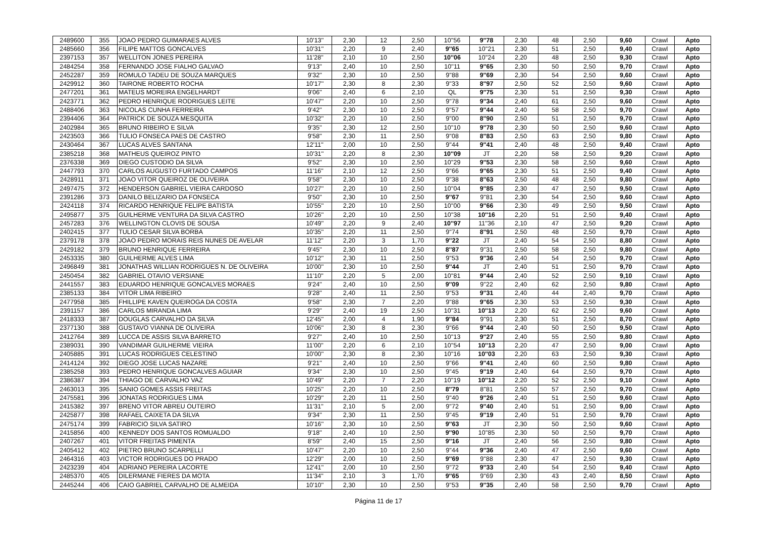| 2489600 | 355 | JOAO PEDRO GUIMARAES ALVES | 10'13'' | 2,30 | 12 | 2,50 | 10''56 | 9''78 | 2,30 | 48 | 2,50 | 9,60 | Crawl | Apto |
| 2485660 | 356 | FILIPE MATTOS GONCALVES | 10'31'' | 2,20 | 9 | 2,40 | 9''65 | 10''21 | 2,30 | 51 | 2,50 | 9,40 | Crawl | Apto |
| 2397153 | 357 | WELLITON JONES PEREIRA | 11'28'' | 2,10 | 10 | 2,50 | 10''06 | 10''24 | 2,20 | 48 | 2,50 | 9,30 | Crawl | Apto |
| 2484254 | 358 | FERNANDO JOSE FIALHO GALVAO | 9'13'' | 2,40 | 10 | 2,50 | 10''11 | 9''65 | 2,30 | 50 | 2,50 | 9,70 | Crawl | Apto |
| 2452287 | 359 | ROMULO TADEU DE SOUZA MARQUES | 9'32'' | 2,30 | 10 | 2,50 | 9''88 | 9''69 | 2,30 | 54 | 2,50 | 9,60 | Crawl | Apto |
| 2429912 | 360 | TAIRONE ROBERTO ROCHA | 10'17'' | 2,30 | 8 | 2,30 | 9''33 | 8''97 | 2,50 | 52 | 2,50 | 9,60 | Crawl | Apto |
| 2477201 | 361 | MATEUS MOREIRA ENGELHARDT | 9'06'' | 2,40 | 6 | 2,10 | QL | 9''75 | 2,30 | 51 | 2,50 | 9,30 | Crawl | Apto |
| 2423771 | 362 | PEDRO HENRIQUE RODRIGUES LEITE | 10'47'' | 2,20 | 10 | 2,50 | 9''78 | 9''34 | 2,40 | 61 | 2,50 | 9,60 | Crawl | Apto |
| 2488406 | 363 | NICOLAS CUNHA FERREIRA | 9'42'' | 2,30 | 10 | 2,50 | 9''57 | 9''44 | 2,40 | 58 | 2,50 | 9,70 | Crawl | Apto |
| 2394406 | 364 | PATRICK DE SOUZA MESQUITA | 10'32'' | 2,20 | 10 | 2,50 | 9''00 | 8''90 | 2,50 | 51 | 2,50 | 9,70 | Crawl | Apto |
| 2402984 | 365 | BRUNO RIBEIRO E SILVA | 9'35'' | 2,30 | 12 | 2,50 | 10''10 | 9''78 | 2,30 | 50 | 2,50 | 9,60 | Crawl | Apto |
| 2423503 | 366 | TULIO FONSECA PAES DE CASTRO | 9'58'' | 2,30 | 11 | 2,50 | 9''08 | 8''83 | 2,50 | 63 | 2,50 | 9,80 | Crawl | Apto |
| 2430464 | 367 | LUCAS ALVES SANTANA | 12'11'' | 2,00 | 10 | 2,50 | 9''44 | 9''41 | 2,40 | 48 | 2,50 | 9,40 | Crawl | Apto |
| 2385218 | 368 | MATHEUS QUEIROZ PINTO | 10'31'' | 2,20 | 8 | 2,30 | 10''09 | JT | 2,20 | 58 | 2,50 | 9,20 | Crawl | Apto |
| 2376338 | 369 | DIEGO CUSTODIO DA SILVA | 9'52'' | 2,30 | 10 | 2,50 | 10''29 | 9''53 | 2,30 | 58 | 2,50 | 9,60 | Crawl | Apto |
| 2447793 | 370 | CARLOS AUGUSTO FURTADO CAMPOS | 11'16'' | 2,10 | 12 | 2,50 | 9''66 | 9''65 | 2,30 | 51 | 2,50 | 9,40 | Crawl | Apto |
| 2428911 | 371 | JOAO VITOR QUEIROZ DE OLIVEIRA | 9'58'' | 2,30 | 10 | 2,50 | 9''38 | 8''63 | 2,50 | 48 | 2,50 | 9,80 | Crawl | Apto |
| 2497475 | 372 | HENDERSON GABRIEL VIEIRA CARDOSO | 10'27'' | 2,20 | 10 | 2,50 | 10''04 | 9''85 | 2,30 | 47 | 2,50 | 9,50 | Crawl | Apto |
| 2391286 | 373 | DANILO BELIZARIO DA FONSECA | 9'50'' | 2,30 | 10 | 2,50 | 9''67 | 9''81 | 2,30 | 54 | 2,50 | 9,60 | Crawl | Apto |
| 2424118 | 374 | RICARDO HENRIQUE FELIPE BATISTA | 10'55'' | 2,20 | 10 | 2,50 | 10''00 | 9''66 | 2,30 | 49 | 2,50 | 9,50 | Crawl | Apto |
| 2495877 | 375 | GUILHERME VENTURA DA SILVA CASTRO | 10'26'' | 2,20 | 10 | 2,50 | 10''38 | 10''16 | 2,20 | 51 | 2,50 | 9,40 | Crawl | Apto |
| 2457283 | 376 | WELLINGTON CLOVIS DE SOUSA | 10'49'' | 2,20 | 9 | 2,40 | 10''97 | 11''36 | 2,10 | 47 | 2,50 | 9,20 | Crawl | Apto |
| 2402415 | 377 | TULIO CESAR SILVA BORBA | 10'35'' | 2,20 | 11 | 2,50 | 9''74 | 8''91 | 2,50 | 48 | 2,50 | 9,70 | Crawl | Apto |
| 2379178 | 378 | JOAO PEDRO MORAIS REIS NUNES DE AVELAR | 11'12'' | 2,20 | 3 | 1,70 | 9''22 | JT | 2,40 | 54 | 2,50 | 8,80 | Crawl | Apto |
| 2429182 | 379 | BRUNO HENRIQUE FERREIRA | 9'45'' | 2,30 | 10 | 2,50 | 8''87 | 9''31 | 2,50 | 58 | 2,50 | 9,80 | Crawl | Apto |
| 2453335 | 380 | GUILHERME ALVES LIMA | 10'12'' | 2,30 | 11 | 2,50 | 9''53 | 9''36 | 2,40 | 54 | 2,50 | 9,70 | Crawl | Apto |
| 2496849 | 381 | JONATHAS WILLIAN RODRIGUES N. DE OLIVEIRA | 10'00'' | 2,30 | 10 | 2,50 | 9''44 | JT | 2,40 | 51 | 2,50 | 9,70 | Crawl | Apto |
| 2450454 | 382 | GABRIEL OTAVIO VERSIANE | 11'10'' | 2,20 | 5 | 2,00 | 10''81 | 9''44 | 2,40 | 52 | 2,50 | 9,10 | Crawl | Apto |
| 2441557 | 383 | EDUARDO HENRIQUE GONCALVES MORAES | 9'24'' | 2,40 | 10 | 2,50 | 9''09 | 9''22 | 2,40 | 62 | 2,50 | 9,80 | Crawl | Apto |
| 2385133 | 384 | VITOR LIMA RIBEIRO | 9'28'' | 2,40 | 11 | 2,50 | 9''53 | 9''31 | 2,40 | 44 | 2,40 | 9,70 | Crawl | Apto |
| 2477958 | 385 | FHILLIPE KAVEN QUEIROGA DA COSTA | 9'58'' | 2,30 | 7 | 2,20 | 9''88 | 9''65 | 2,30 | 53 | 2,50 | 9,30 | Crawl | Apto |
| 2391157 | 386 | CARLOS MIRANDA LIMA | 9'29'' | 2,40 | 19 | 2,50 | 10''31 | 10''13 | 2,20 | 62 | 2,50 | 9,60 | Crawl | Apto |
| 2418333 | 387 | DOUGLAS CARVALHO DA SILVA | 12'45'' | 2,00 | 4 | 1,90 | 9''84 | 9''91 | 2,30 | 51 | 2,50 | 8,70 | Crawl | Apto |
| 2377130 | 388 | GUSTAVO VIANNA DE OLIVEIRA | 10'06'' | 2,30 | 8 | 2,30 | 9''66 | 9''44 | 2,40 | 50 | 2,50 | 9,50 | Crawl | Apto |
| 2412764 | 389 | LUCCA DE ASSIS SILVA BARRETO | 9'27'' | 2,40 | 10 | 2,50 | 10''13 | 9''27 | 2,40 | 55 | 2,50 | 9,80 | Crawl | Apto |
| 2389031 | 390 | VANDIMAR GUILHERME VIEIRA | 11'00'' | 2,20 | 6 | 2,10 | 10''54 | 10''13 | 2,20 | 47 | 2,50 | 9,00 | Crawl | Apto |
| 2405885 | 391 | LUCAS RODRIGUES CELESTINO | 10'00'' | 2,30 | 8 | 2,30 | 10''16 | 10''03 | 2,20 | 63 | 2,50 | 9,30 | Crawl | Apto |
| 2414124 | 392 | DIEGO JOSE LUCAS NAZARE | 9'21'' | 2,40 | 10 | 2,50 | 9''66 | 9''41 | 2,40 | 60 | 2,50 | 9,80 | Crawl | Apto |
| 2385258 | 393 | PEDRO HENRIQUE GONCALVES AGUIAR | 9'34'' | 2,30 | 10 | 2,50 | 9''45 | 9''19 | 2,40 | 64 | 2,50 | 9,70 | Crawl | Apto |
| 2386387 | 394 | THIAGO DE CARVALHO VAZ | 10'49'' | 2,20 | 7 | 2,20 | 10''19 | 10''12 | 2,20 | 52 | 2,50 | 9,10 | Crawl | Apto |
| 2463013 | 395 | SANIO GOMES ASSIS FREITAS | 10'25'' | 2,20 | 10 | 2,50 | 8''79 | 8''81 | 2,50 | 57 | 2,50 | 9,70 | Crawl | Apto |
| 2475581 | 396 | JONATAS RODRIGUES LIMA | 10'29'' | 2,20 | 11 | 2,50 | 9''40 | 9''26 | 2,40 | 51 | 2,50 | 9,60 | Crawl | Apto |
| 2415382 | 397 | BRENO VITOR ABREU OUTEIRO | 11'31'' | 2,10 | 5 | 2,00 | 9''72 | 9''40 | 2,40 | 51 | 2,50 | 9,00 | Crawl | Apto |
| 2425877 | 398 | RAFAEL CAIXETA DA SILVA | 9'34'' | 2,30 | 11 | 2,50 | 9''45 | 9''19 | 2,40 | 51 | 2,50 | 9,70 | Crawl | Apto |
| 2475174 | 399 | FABRICIO SILVA SATIRO | 10'16'' | 2,30 | 10 | 2,50 | 9''63 | JT | 2,30 | 50 | 2,50 | 9,60 | Crawl | Apto |
| 2415856 | 400 | KENNEDY DOS SANTOS ROMUALDO | 9'18'' | 2,40 | 10 | 2,50 | 9''90 | 10''85 | 2,30 | 50 | 2,50 | 9,70 | Crawl | Apto |
| 2407267 | 401 | VITOR FREITAS PIMENTA | 8'59'' | 2,40 | 15 | 2,50 | 9''16 | JT | 2,40 | 56 | 2,50 | 9,80 | Crawl | Apto |
| 2405412 | 402 | PIETRO BRUNO SCARPELLI | 10'47'' | 2,20 | 10 | 2,50 | 9''44 | 9''36 | 2,40 | 47 | 2,50 | 9,60 | Crawl | Apto |
| 2464316 | 403 | VICTOR RODRIGUES DO PRADO | 12'29'' | 2,00 | 10 | 2,50 | 9''69 | 9''88 | 2,30 | 47 | 2,50 | 9,30 | Crawl | Apto |
| 2423239 | 404 | ADRIANO PEREIRA LACORTE | 12'41'' | 2,00 | 10 | 2,50 | 9''72 | 9''33 | 2,40 | 54 | 2,50 | 9,40 | Crawl | Apto |
| 2485370 | 405 | DILERMANE FIERES DA MOTA | 11'34'' | 2,10 | 3 | 1,70 | 9''65 | 9''69 | 2,30 | 43 | 2,40 | 8,50 | Crawl | Apto |
| 2445244 | 406 | CAIO GABRIEL CARVALHO DE ALMEIDA | 10'10'' | 2,30 | 10 | 2,50 | 9''53 | 9''35 | 2,40 | 58 | 2,50 | 9,70 | Crawl | Apto |
Página 11 de 17